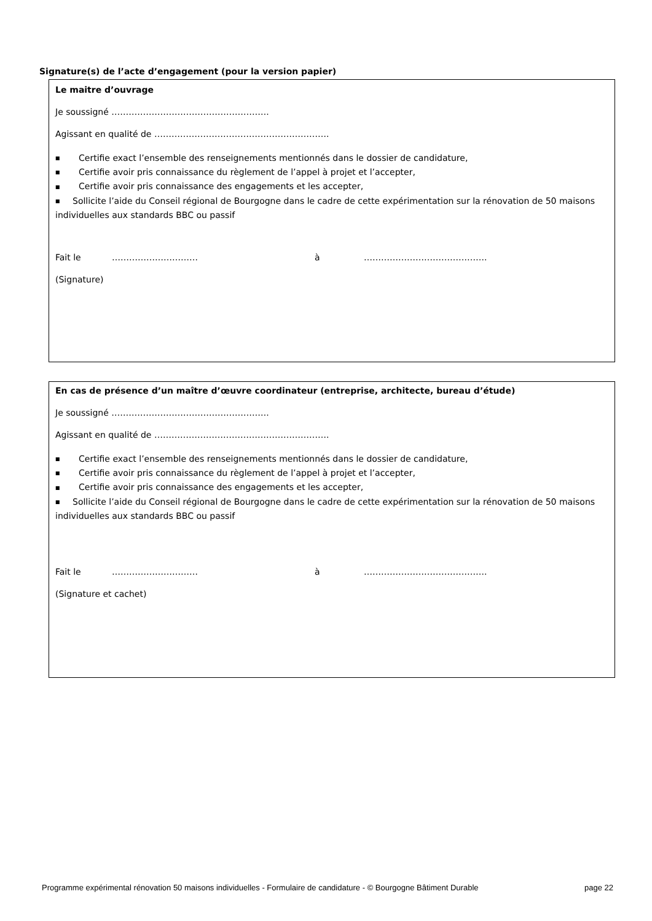Signature(s) de l’acte d’engagement (pour la version papier)
Le maitre d’ouvrage
Je soussigné ……………………………………………….
Agissant en qualité de …………………………………………………….
■ Certifie exact l’ensemble des renseignements mentionnés dans le dossier de candidature,
■ Certifie avoir pris connaissance du règlement de l’appel à projet et l’accepter,
■ Certifie avoir pris connaissance des engagements et les accepter,
■ Sollicite l’aide du Conseil régional de Bourgogne dans le cadre de cette expérimentation sur la rénovation de 50 maisons individuelles aux standards BBC ou passif
Fait le ………………………… à …………………………………….
(Signature)
En cas de présence d’un maître d’œuvre coordinateur (entreprise, architecte, bureau d’étude)
Je soussigné ……………………………………………….
Agissant en qualité de …………………………………………………….
■ Certifie exact l’ensemble des renseignements mentionnés dans le dossier de candidature,
■ Certifie avoir pris connaissance du règlement de l’appel à projet et l’accepter,
■ Certifie avoir pris connaissance des engagements et les accepter,
■ Sollicite l’aide du Conseil régional de Bourgogne dans le cadre de cette expérimentation sur la rénovation de 50 maisons individuelles aux standards BBC ou passif
Fait le ………………………… à …………………………………….
(Signature et cachet)
Programme expérimental rénovation 50 maisons individuelles - Formulaire de candidature - © Bourgogne Bâtiment Durable page 22